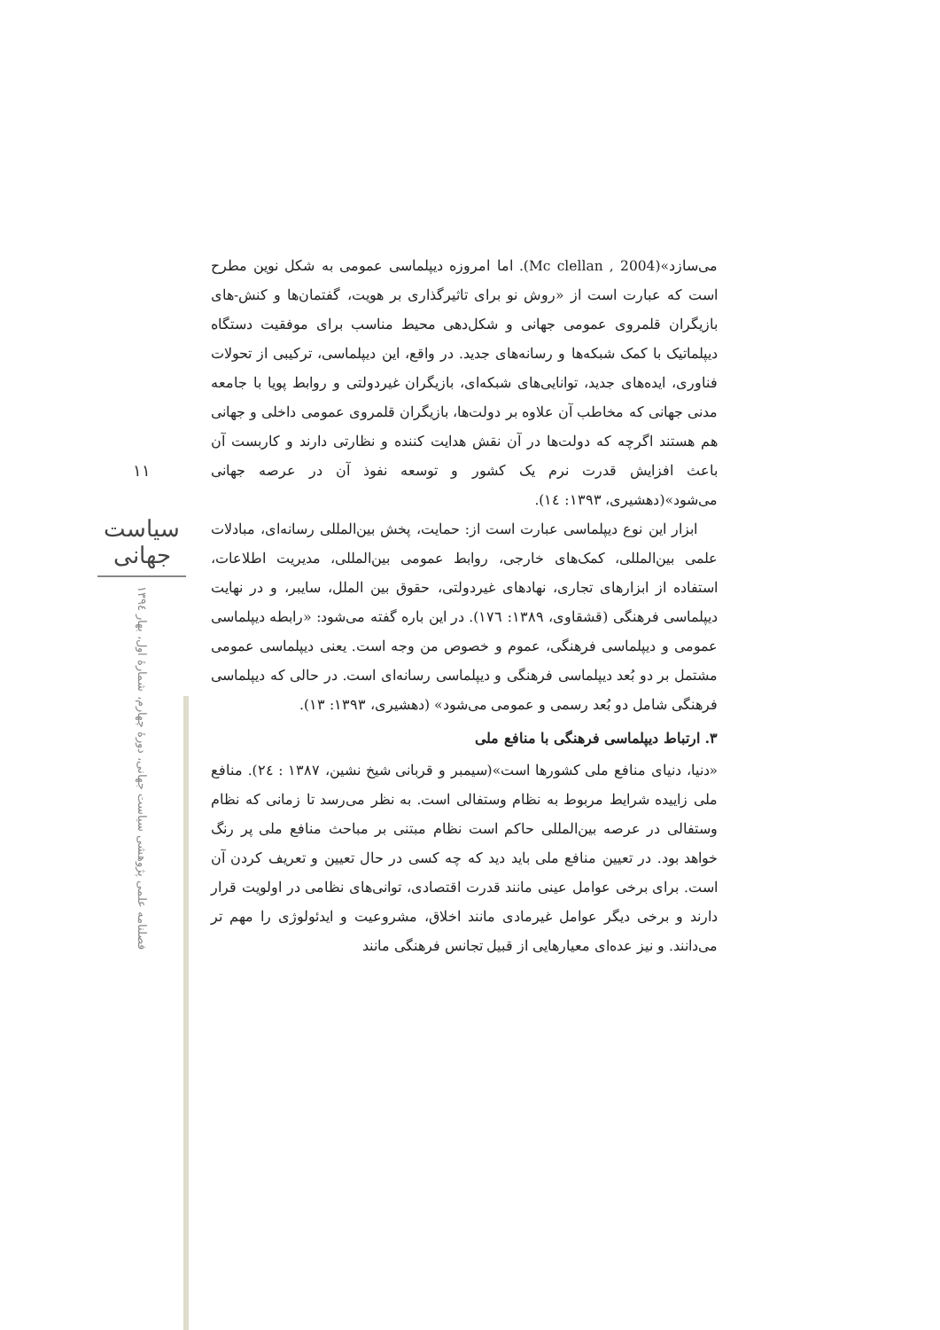۱۱
سیاست جهانی
فصلنامه علمی پژوهشی سیاست جهانی، دورهٔ چهارم، شمارهٔ اول، بهار ۱۳۹٤
می‌سازد»(Mc clellan , 2004). اما امروزه دیپلماسی عمومی به شکل نوین مطرح است که عبارت است از «روش نو برای تاثیرگذاری بر هویت، گفتمان‌ها و کنش-های بازیگران قلمروی عمومی جهانی و شکل‌دهی محیط مناسب برای موفقیت دستگاه دیپلماتیک با کمک شبکه‌ها و رسانه‌های جدید. در واقع، این دیپلماسی، ترکیبی از تحولات فناوری، ایده‌های جدید، توانایی‌های شبکه‌ای، بازیگران غیردولتی و روابط پویا با جامعه مدنی جهانی که مخاطب آن علاوه بر دولت‌ها، بازیگران قلمروی عمومی داخلی و جهانی هم هستند اگرچه که دولت‌ها در آن نقش هدایت کننده و نظارتی دارند و کاربست آن باعث افزایش قدرت نرم یک کشور و توسعه نفوذ آن در عرصه جهانی می‌شود»(دهشیری، ۱۳۹۳: ۱٤).
ابزار این نوع دیپلماسی عبارت است از: حمایت، پخش بین‌المللی رسانه‌ای، مبادلات علمی بین‌المللی، کمک‌های خارجی، روابط عمومی بین‌المللی، مدیریت اطلاعات، استفاده از ابزارهای تجاری، نهادهای غیردولتی، حقوق بین الملل، سایبر، و در نهایت دیپلماسی فرهنگی (قشقاوی، ۱۳۸۹: ۱۷٦). در این باره گفته می‌شود: «رابطه دیپلماسی عمومی و دیپلماسی فرهنگی، عموم و خصوص من وجه است. یعنی دیپلماسی عمومی مشتمل بر دو بُعد دیپلماسی فرهنگی و دیپلماسی رسانه‌ای است. در حالی که دیپلماسی فرهنگی شامل دو بُعد رسمی و عمومی می‌شود» (دهشیری، ۱۳۹۳: ۱۳).
۳. ارتباط دیپلماسی فرهنگی با منافع ملی
«دنیا، دنیای منافع ملی کشورها است»(سیمبر و قربانی شیخ نشین، ۱۳۸۷ : ۲٤). منافع ملی زاییده شرایط مربوط به نظام وستفالی است. به نظر می‌رسد تا زمانی که نظام وستفالی در عرصه بین‌المللی حاکم است نظام مبتنی بر مباحث منافع ملی پر رنگ خواهد بود. در تعیین منافع ملی باید دید که چه کسی در حال تعیین و تعریف کردن آن است. برای برخی عوامل عینی مانند قدرت اقتصادی، توانی‌های نظامی در اولویت قرار دارند و برخی دیگر عوامل غیرمادی مانند اخلاق، مشروعیت و ایدئولوژی را مهم تر می‌دانند. و نیز عده‌ای معیارهایی از قبیل تجانس فرهنگی مانند